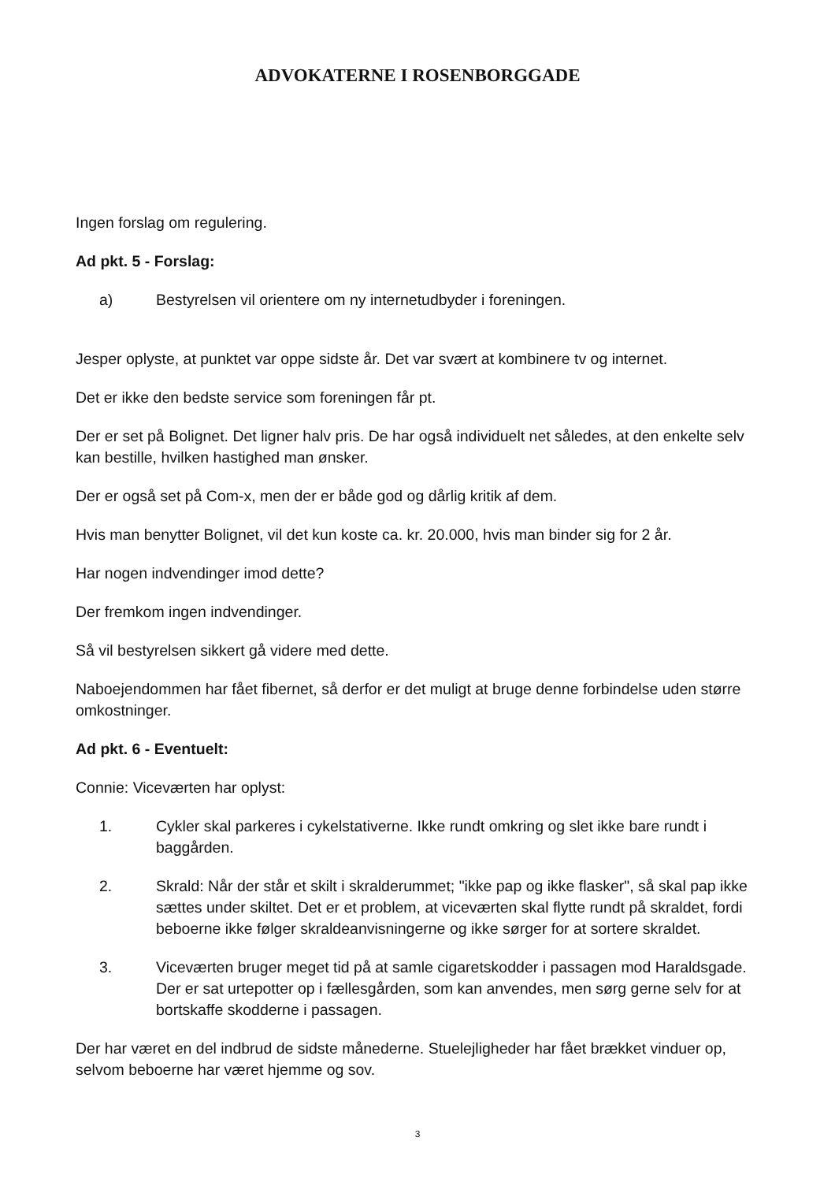ADVOKATERNE I ROSENBORGGADE
Ingen forslag om regulering.
Ad pkt. 5 - Forslag:
a) Bestyrelsen vil orientere om ny internetudbyder i foreningen.
Jesper oplyste, at punktet var oppe sidste år. Det var svært at kombinere tv og internet.
Det er ikke den bedste service som foreningen får pt.
Der er set på Bolignet. Det ligner halv pris. De har også individuelt net således, at den enkelte selv kan bestille, hvilken hastighed man ønsker.
Der er også set på Com-x, men der er både god og dårlig kritik af dem.
Hvis man benytter Bolignet, vil det kun koste ca. kr. 20.000, hvis man binder sig for 2 år.
Har nogen indvendinger imod dette?
Der fremkom ingen indvendinger.
Så vil bestyrelsen sikkert gå videre med dette.
Naboejendommen har fået fibernet, så derfor er det muligt at bruge denne forbindelse uden større omkostninger.
Ad pkt. 6 - Eventuelt:
Connie: Viceværten har oplyst:
1. Cykler skal parkeres i cykelstativerne. Ikke rundt omkring og slet ikke bare rundt i baggården.
2. Skrald: Når der står et skilt i skralderummet; "ikke pap og ikke flasker", så skal pap ikke sættes under skiltet. Det er et problem, at viceværten skal flytte rundt på skraldet, fordi beboerne ikke følger skraldeanvisningerne og ikke sørger for at sortere skraldet.
3. Viceværten bruger meget tid på at samle cigaretskodder i passagen mod Haraldsgade. Der er sat urtepotter op i fællesgården, som kan anvendes, men sørg gerne selv for at bortskaffe skodderne i passagen.
Der har været en del indbrud de sidste månederne. Stuelejligheder har fået brækket vinduer op, selvom beboerne har været hjemme og sov.
3